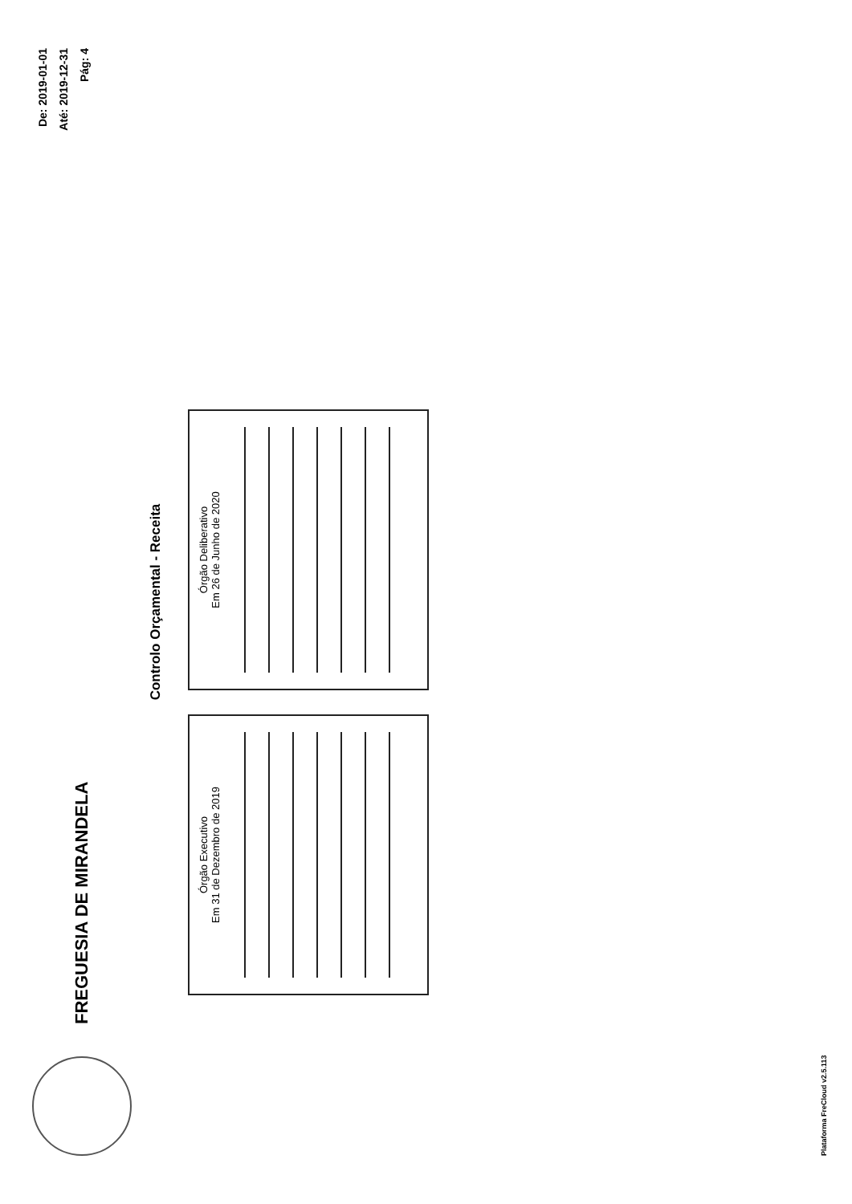FREGUESIA DE MIRANDELA
De: 2019-01-01
Até: 2019-12-31
Pág: 4
Controlo Orçamental - Receita
Órgão Executivo
Em 31 de Dezembro de 2019
Órgão Deliberativo
Em 26 de Junho de 2020
Plataforma FreCloud v2.5.113